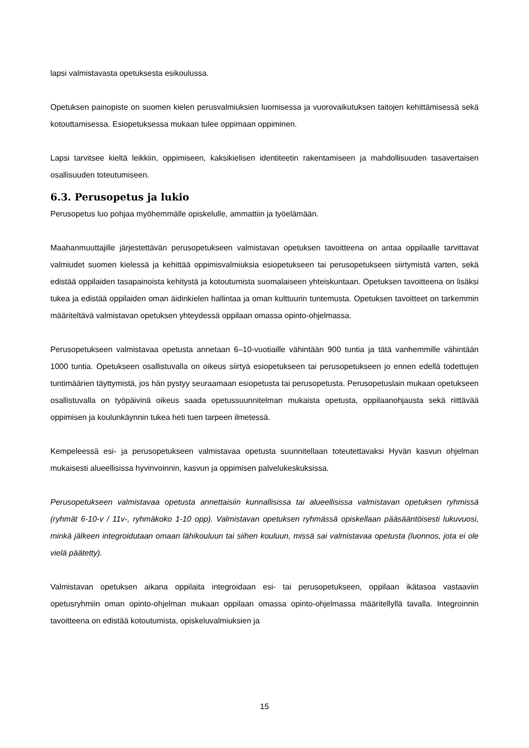lapsi valmistavasta opetuksesta esikoulussa.
Opetuksen painopiste on suomen kielen perusvalmiuksien luomisessa ja vuorovaikutuksen taitojen kehittämisessä sekä kotouttamisessa. Esiopetuksessa mukaan tulee oppimaan oppiminen.
Lapsi tarvitsee kieltä leikkiin, oppimiseen, kaksikielisen identiteetin rakentamiseen ja mahdollisuuden tasavertaisen osallisuuden toteutumiseen.
6.3. Perusopetus ja lukio
Perusopetus luo pohjaa myöhemmälle opiskelulle, ammattiin ja työelämään.
Maahanmuuttajille järjestettävän perusopetukseen valmistavan opetuksen tavoitteena on antaa oppilaalle tarvittavat valmiudet suomen kielessä ja kehittää oppimisvalmiuksia esiopetukseen tai perusopetukseen siirtymistä varten, sekä edistää oppilaiden tasapainoista kehitystä ja kotoutumista suomalaiseen yhteiskuntaan. Opetuksen tavoitteena on lisäksi tukea ja edistää oppilaiden oman äidinkielen hallintaa ja oman kulttuurin tuntemusta. Opetuksen tavoitteet on tarkemmin määriteltävä valmistavan opetuksen yhteydessä oppilaan omassa opinto-ohjelmassa.
Perusopetukseen valmistavaa opetusta annetaan 6–10-vuotiaille vähintään 900 tuntia ja tätä vanhemmille vähintään 1000 tuntia. Opetukseen osallistuvalla on oikeus siirtyä esiopetukseen tai perusopetukseen jo ennen edellä todettujen tuntimäärien täyttymistä, jos hän pystyy seuraamaan esiopetusta tai perusopetusta. Perusopetuslain mukaan opetukseen osallistuvalla on työpäivinä oikeus saada opetussuunnitelman mukaista opetusta, oppilaanohjausta sekä riittävää oppimisen ja koulunkäynnin tukea heti tuen tarpeen ilmetessä.
Kempeleessä esi- ja perusopetukseen valmistavaa opetusta suunnitellaan toteutettavaksi Hyvän kasvun ohjelman mukaisesti alueellisissa hyvinvoinnin, kasvun ja oppimisen palvelukeskuksissa.
Perusopetukseen valmistavaa opetusta annettaisiin kunnallisissa tai alueellisissa valmistavan opetuksen ryhmissä (ryhmät 6-10-v / 11v-, ryhmäkoko 1-10 opp). Valmistavan opetuksen ryhmässä opiskellaan pääsääntöisesti lukuvuosi, minkä jälkeen integroidutaan omaan lähikouluun tai siihen kouluun, missä sai valmistavaa opetusta (luonnos, jota ei ole vielä päätetty).
Valmistavan opetuksen aikana oppilaita integroidaan esi- tai perusopetukseen, oppilaan ikätasoa vastaaviin opetusryhmiin oman opinto-ohjelman mukaan oppilaan omassa opinto-ohjelmassa määritellyllä tavalla. Integroinnin tavoitteena on edistää kotoutumista, opiskeluvalmiuksien ja
15